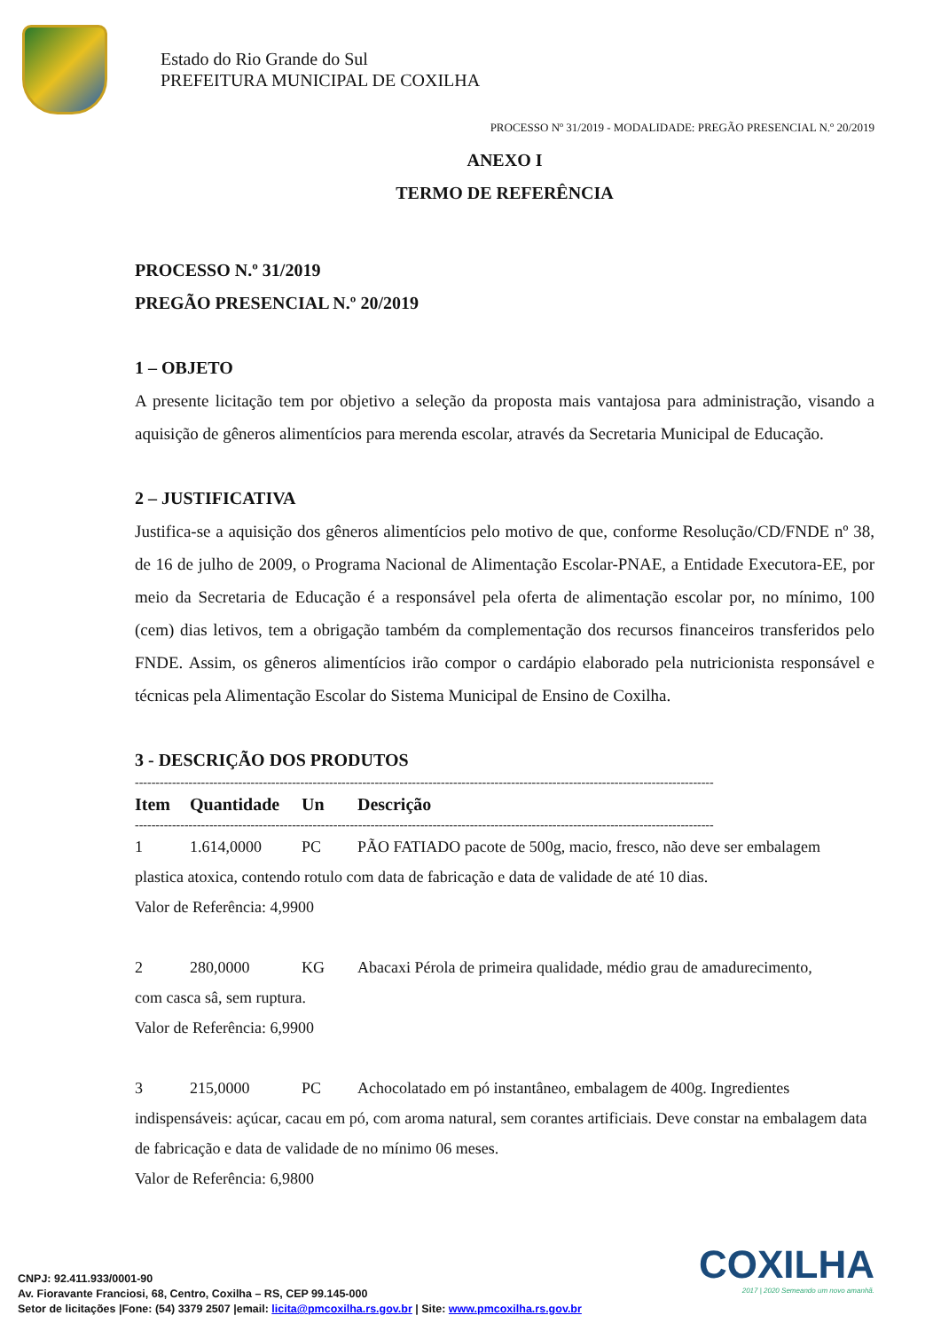Estado do Rio Grande do Sul
PREFEITURA MUNICIPAL DE COXILHA
PROCESSO Nº 31/2019 - MODALIDADE: PREGÃO PRESENCIAL N.º 20/2019
ANEXO I
TERMO DE REFERÊNCIA
PROCESSO N.º 31/2019
PREGÃO PRESENCIAL N.º 20/2019
1 – OBJETO
A presente licitação tem por objetivo a seleção da proposta mais vantajosa para administração, visando a aquisição de gêneros alimentícios para merenda escolar, através da Secretaria Municipal de Educação.
2 – JUSTIFICATIVA
Justifica-se a aquisição dos gêneros alimentícios pelo motivo de que, conforme Resolução/CD/FNDE nº 38, de 16 de julho de 2009, o Programa Nacional de Alimentação Escolar-PNAE, a Entidade Executora-EE, por meio da Secretaria de Educação é a responsável pela oferta de alimentação escolar por, no mínimo, 100 (cem) dias letivos, tem a obrigação também da complementação dos recursos financeiros transferidos pelo FNDE. Assim, os gêneros alimentícios irão compor o cardápio elaborado pela nutricionista responsável e técnicas pela Alimentação Escolar do Sistema Municipal de Ensino de Coxilha.
3 - DESCRIÇÃO DOS PRODUTOS
--------------------------------------------------------------------------------------------------------------------------------------------
| Item | Quantidade | Un | Descrição |
| --- | --- | --- | --- |
--------------------------------------------------------------------------------------------------------------------------------------------
| 1 | 1.614,0000 | PC | PÃO FATIADO pacote de 500g, macio, fresco, não deve ser embalagem |
| plastica atoxica, contendo rotulo com data de fabricação e data de validade de até 10 dias. Valor de Referência: 4,9900 | | | |
| 2 | 280,0000 | KG | Abacaxi Pérola de primeira qualidade, médio grau de amadurecimento, |
| com casca sâ, sem ruptura. Valor de Referência: 6,9900 | | | |
| 3 | 215,0000 | PC | Achocolatado em pó instantâneo, embalagem de 400g. Ingredientes |
| indispensáveis: açúcar, cacau em pó, com aroma natural, sem corantes artificiais. Deve constar na embalagem data de fabricação e data de validade de no mínimo 06 meses. Valor de Referência: 6,9800 | | | |
CNPJ: 92.411.933/0001-90
Av. Fioravante Franciosi, 68, Centro, Coxilha – RS, CEP 99.145-000
Setor de licitações |Fone: (54) 3379 2507 |email: licita@pmcoxilha.rs.gov.br | Site: www.pmcoxilha.rs.gov.br
COXILHA
2017 | 2020 Semeando um novo amanhã.